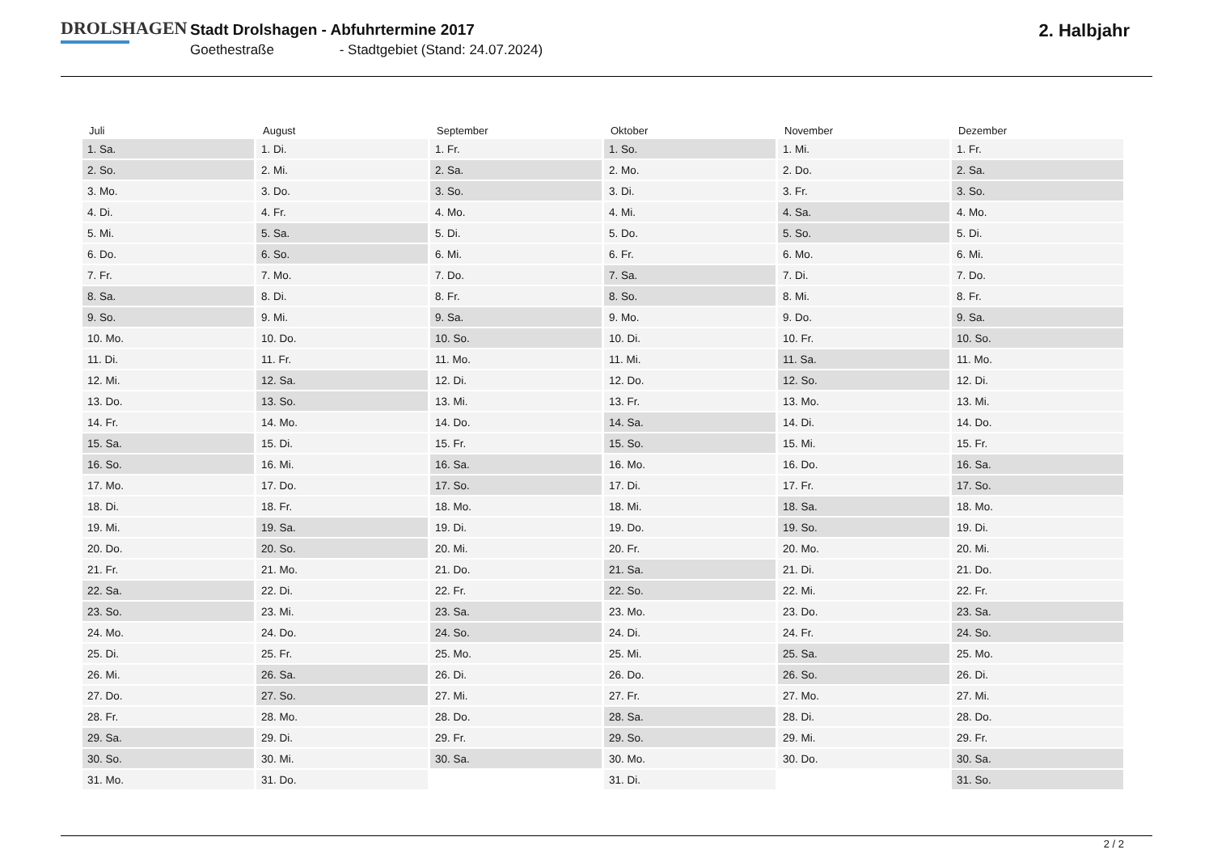DROLSHAGEN
Stadt Drolshagen - Abfuhrtermine 2017
Goethestraße - Stadtgebiet (Stand: 24.07.2024)
2. Halbjahr
| Juli | August | September | Oktober | November | Dezember |
| --- | --- | --- | --- | --- | --- |
| 1. Sa. | 1. Di. | 1. Fr. | 1. So. | 1. Mi. | 1. Fr. |
| 2. So. | 2. Mi. | 2. Sa. | 2. Mo. | 2. Do. | 2. Sa. |
| 3. Mo. | 3. Do. | 3. So. | 3. Di. | 3. Fr. | 3. So. |
| 4. Di. | 4. Fr. | 4. Mo. | 4. Mi. | 4. Sa. | 4. Mo. |
| 5. Mi. | 5. Sa. | 5. Di. | 5. Do. | 5. So. | 5. Di. |
| 6. Do. | 6. So. | 6. Mi. | 6. Fr. | 6. Mo. | 6. Mi. |
| 7. Fr. | 7. Mo. | 7. Do. | 7. Sa. | 7. Di. | 7. Do. |
| 8. Sa. | 8. Di. | 8. Fr. | 8. So. | 8. Mi. | 8. Fr. |
| 9. So. | 9. Mi. | 9. Sa. | 9. Mo. | 9. Do. | 9. Sa. |
| 10. Mo. | 10. Do. | 10. So. | 10. Di. | 10. Fr. | 10. So. |
| 11. Di. | 11. Fr. | 11. Mo. | 11. Mi. | 11. Sa. | 11. Mo. |
| 12. Mi. | 12. Sa. | 12. Di. | 12. Do. | 12. So. | 12. Di. |
| 13. Do. | 13. So. | 13. Mi. | 13. Fr. | 13. Mo. | 13. Mi. |
| 14. Fr. | 14. Mo. | 14. Do. | 14. Sa. | 14. Di. | 14. Do. |
| 15. Sa. | 15. Di. | 15. Fr. | 15. So. | 15. Mi. | 15. Fr. |
| 16. So. | 16. Mi. | 16. Sa. | 16. Mo. | 16. Do. | 16. Sa. |
| 17. Mo. | 17. Do. | 17. So. | 17. Di. | 17. Fr. | 17. So. |
| 18. Di. | 18. Fr. | 18. Mo. | 18. Mi. | 18. Sa. | 18. Mo. |
| 19. Mi. | 19. Sa. | 19. Di. | 19. Do. | 19. So. | 19. Di. |
| 20. Do. | 20. So. | 20. Mi. | 20. Fr. | 20. Mo. | 20. Mi. |
| 21. Fr. | 21. Mo. | 21. Do. | 21. Sa. | 21. Di. | 21. Do. |
| 22. Sa. | 22. Di. | 22. Fr. | 22. So. | 22. Mi. | 22. Fr. |
| 23. So. | 23. Mi. | 23. Sa. | 23. Mo. | 23. Do. | 23. Sa. |
| 24. Mo. | 24. Do. | 24. So. | 24. Di. | 24. Fr. | 24. So. |
| 25. Di. | 25. Fr. | 25. Mo. | 25. Mi. | 25. Sa. | 25. Mo. |
| 26. Mi. | 26. Sa. | 26. Di. | 26. Do. | 26. So. | 26. Di. |
| 27. Do. | 27. So. | 27. Mi. | 27. Fr. | 27. Mo. | 27. Mi. |
| 28. Fr. | 28. Mo. | 28. Do. | 28. Sa. | 28. Di. | 28. Do. |
| 29. Sa. | 29. Di. | 29. Fr. | 29. So. | 29. Mi. | 29. Fr. |
| 30. So. | 30. Mi. | 30. Sa. | 30. Mo. | 30. Do. | 30. Sa. |
| 31. Mo. | 31. Do. | | 31. Di. | | 31. So. |
2 / 2